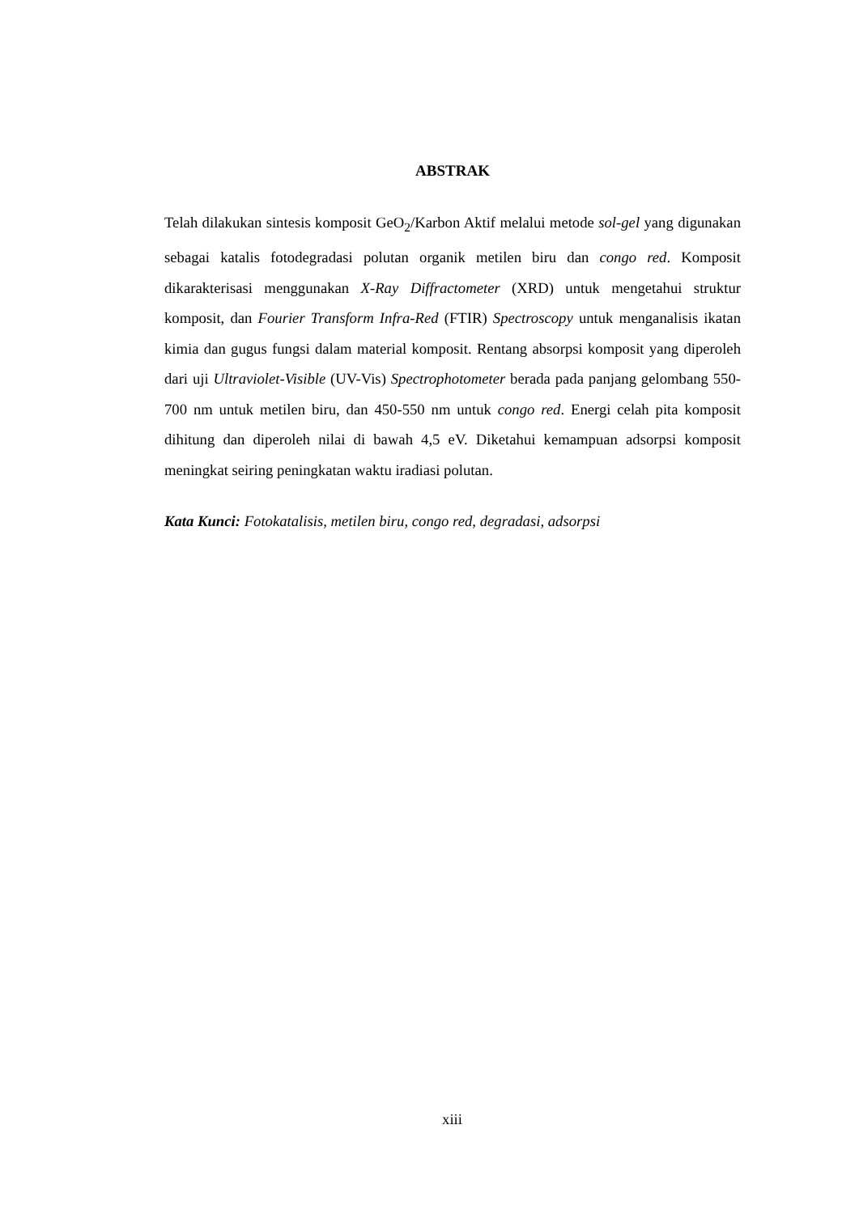ABSTRAK
Telah dilakukan sintesis komposit GeO<sub>2</sub>/Karbon Aktif melalui metode sol-gel yang digunakan sebagai katalis fotodegradasi polutan organik metilen biru dan congo red. Komposit dikarakterisasi menggunakan X-Ray Diffractometer (XRD) untuk mengetahui struktur komposit, dan Fourier Transform Infra-Red (FTIR) Spectroscopy untuk menganalisis ikatan kimia dan gugus fungsi dalam material komposit. Rentang absorpsi komposit yang diperoleh dari uji Ultraviolet-Visible (UV-Vis) Spectrophotometer berada pada panjang gelombang 550-700 nm untuk metilen biru, dan 450-550 nm untuk congo red. Energi celah pita komposit dihitung dan diperoleh nilai di bawah 4,5 eV. Diketahui kemampuan adsorpsi komposit meningkat seiring peningkatan waktu iradiasi polutan.
Kata Kunci: Fotokatalisis, metilen biru, congo red, degradasi, adsorpsi
xiii